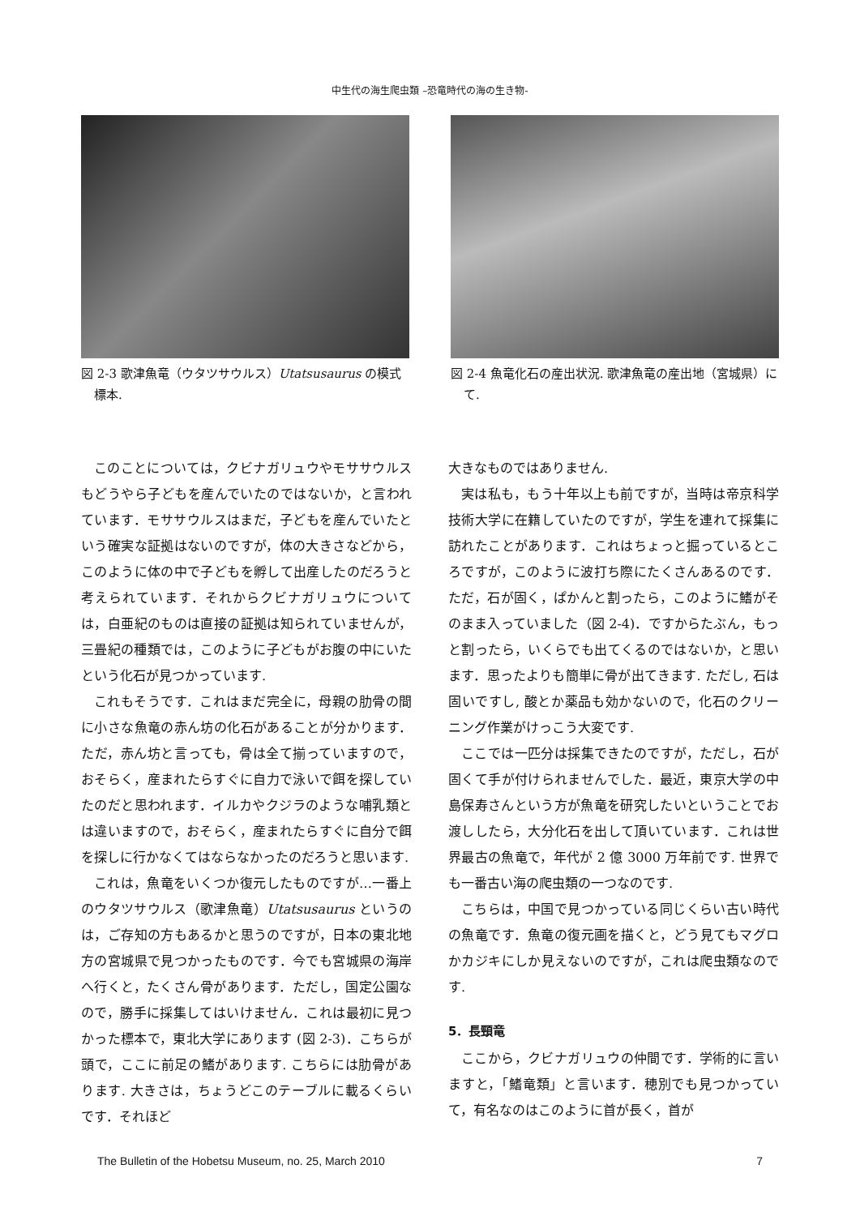中生代の海生爬虫類 –恐竜時代の海の生き物-
図 2-3 歌津魚竜（ウタツサウルス）Utatsusaurus の模式標本.
図 2-4 魚竜化石の産出状況. 歌津魚竜の産出地（宮城県）にて.
このことについては，クビナガリュウやモササウルスもどうやら子どもを産んでいたのではないか，と言われています．モササウルスはまだ，子どもを産んでいたという確実な証拠はないのですが，体の大きさなどから，このように体の中で子どもを孵して出産したのだろうと考えられています．それからクビナガリュウについては，白亜紀のものは直接の証拠は知られていませんが，三畳紀の種類では，このように子どもがお腹の中にいたという化石が見つかっています.
これもそうです．これはまだ完全に，母親の肋骨の間に小さな魚竜の赤ん坊の化石があることが分かります．ただ，赤ん坊と言っても，骨は全て揃っていますので，おそらく，産まれたらすぐに自力で泳いで餌を探していたのだと思われます．イルカやクジラのような哺乳類とは違いますので，おそらく，産まれたらすぐに自分で餌を探しに行かなくてはならなかったのだろうと思います.
これは，魚竜をいくつか復元したものですが…一番上のウタツサウルス（歌津魚竜）Utatsusaurus というのは，ご存知の方もあるかと思うのですが，日本の東北地方の宮城県で見つかったものです．今でも宮城県の海岸へ行くと，たくさん骨があります．ただし，国定公園なので，勝手に採集してはいけません．これは最初に見つかった標本で，東北大学にあります (図 2-3)．こちらが頭で，ここに前足の鰭があります. こちらには肋骨があります. 大きさは，ちょうどこのテーブルに載るくらいです．それほど
大きなものではありません.
実は私も，もう十年以上も前ですが，当時は帝京科学技術大学に在籍していたのですが，学生を連れて採集に訪れたことがあります．これはちょっと掘っているところですが，このように波打ち際にたくさんあるのです．ただ，石が固く，ぱかんと割ったら，このように鰭がそのまま入っていました（図 2-4)．ですからたぶん，もっと割ったら，いくらでも出てくるのではないか，と思います．思ったよりも簡単に骨が出てきます. ただし, 石は固いですし, 酸とか薬品も効かないので，化石のクリーニング作業がけっこう大変です.
ここでは一匹分は採集できたのですが，ただし，石が固くて手が付けられませんでした．最近，東京大学の中島保寿さんという方が魚竜を研究したいということでお渡ししたら，大分化石を出して頂いています．これは世界最古の魚竜で，年代が 2 億 3000 万年前です. 世界でも一番古い海の爬虫類の一つなのです.
こちらは，中国で見つかっている同じくらい古い時代の魚竜です．魚竜の復元画を描くと，どう見てもマグロかカジキにしか見えないのですが，これは爬虫類なのです.
5．長頸竜
ここから，クビナガリュウの仲間です．学術的に言いますと，「鰭竜類」と言います．穂別でも見つかっていて，有名なのはこのように首が長く，首が
The Bulletin of the Hobetsu Museum, no. 25, March 2010 7